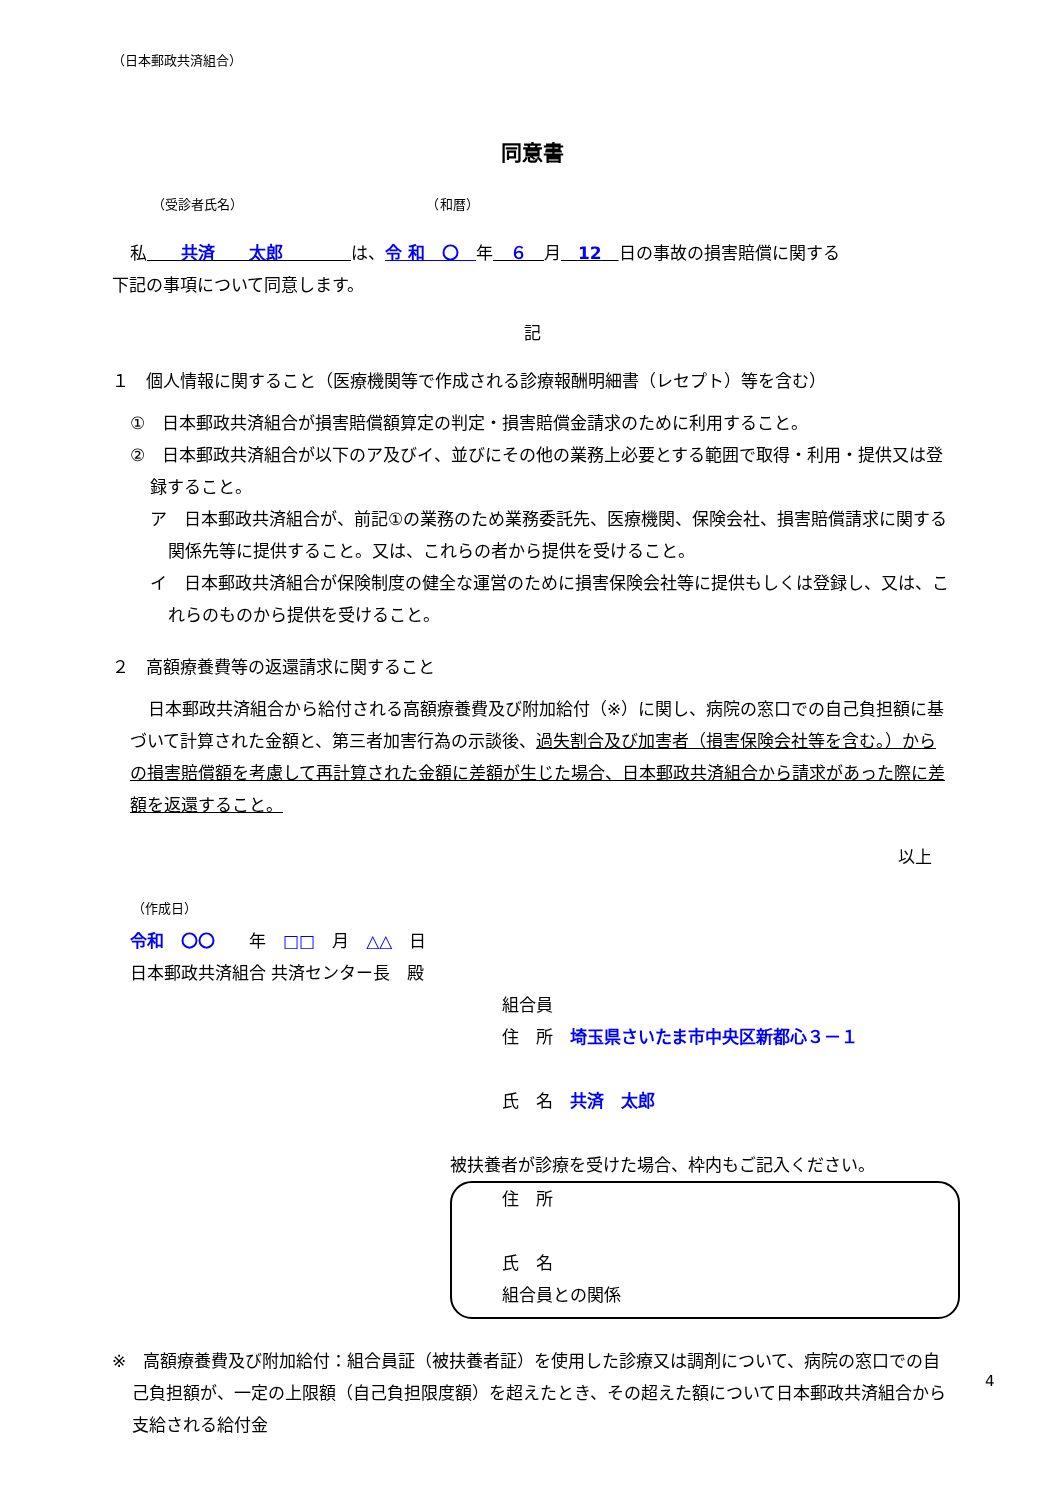（日本郵政共済組合）
同意書
（受診者氏名） （和暦）
私　　共済　　太郎　　　　は、令 和　〇　年　６　月　12　日の事故の損害賠償に関する
下記の事項について同意します。
記
１　個人情報に関すること（医療機関等で作成される診療報酬明細書（レセプト）等を含む）
①　日本郵政共済組合が損害賠償額算定の判定・損害賠償金請求のために利用すること。
②　日本郵政共済組合が以下のア及びイ、並びにその他の業務上必要とする範囲で取得・利用・提供又は登録すること。
ア　日本郵政共済組合が、前記①の業務のため業務委託先、医療機関、保険会社、損害賠償請求に関する関係先等に提供すること。又は、これらの者から提供を受けること。
イ　日本郵政共済組合が保険制度の健全な運営のために損害保険会社等に提供もしくは登録し、又は、これらのものから提供を受けること。
２　高額療養費等の返還請求に関すること
日本郵政共済組合から給付される高額療養費及び附加給付（※）に関し、病院の窓口での自己負担額に基づいて計算された金額と、第三者加害行為の示談後、過失割合及び加害者（損害保険会社等を含む。）からの損害賠償額を考慮して再計算された金額に差額が生じた場合、日本郵政共済組合から請求があった際に差額を返還すること。
以上
（作成日）
令和　〇〇　　年　□□　月　△△　日
日本郵政共済組合 共済センター長　殿
組合員
住　所　埼玉県さいたま市中央区新都心３－１
氏　名　共済　太郎
被扶養者が診療を受けた場合、枠内もご記入ください。
住　所
氏　名
組合員との関係
※　高額療養費及び附加給付：組合員証（被扶養者証）を使用した診療又は調剤について、病院の窓口での自己負担額が、一定の上限額（自己負担限度額）を超えたとき、その超えた額について日本郵政共済組合から支給される給付金
4